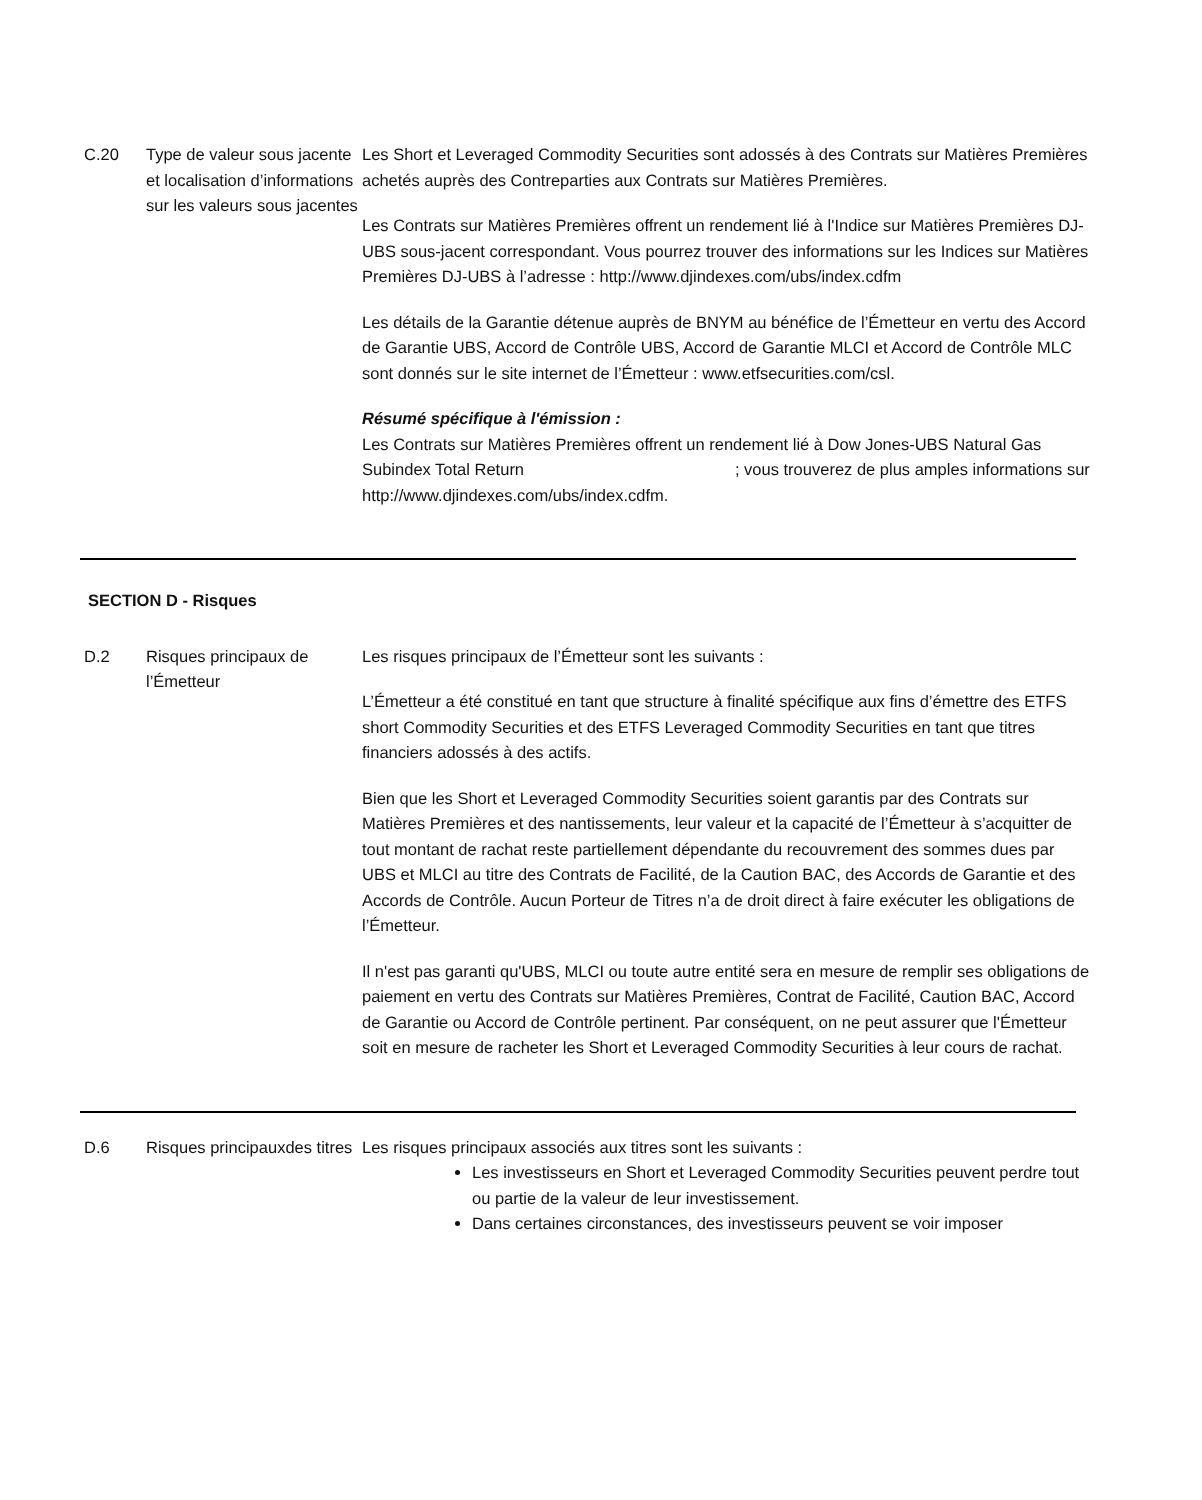C.20 Type de valeur sous jacente et localisation d’informations sur les valeurs sous jacentes
Les Short et Leveraged Commodity Securities sont adossés à des Contrats sur Matières Premières achetés auprès des Contreparties aux Contrats sur Matières Premières.
Les Contrats sur Matières Premières offrent un rendement lié à l'Indice sur Matières Premières DJ-UBS sous-jacent correspondant. Vous pourrez trouver des informations sur les Indices sur Matières Premières DJ-UBS à l’adresse : http://www.djindexes.com/ubs/index.cdfm
Les détails de la Garantie détenue auprès de BNYM au bénéfice de l’Émetteur en vertu des Accord de Garantie UBS, Accord de Contrôle UBS, Accord de Garantie MLCI et Accord de Contrôle MLC sont donnés sur le site internet de l’Émetteur : www.etfsecurities.com/csl.
Résumé spécifique à l'émission :
Les Contrats sur Matières Premières offrent un rendement lié à Dow Jones-UBS Natural Gas Subindex Total Return ; vous trouverez de plus amples informations sur http://www.djindexes.com/ubs/index.cdfm.
SECTION D - Risques
D.2 Risques principaux de l’Émetteur
Les risques principaux de l’Émetteur sont les suivants :
L’Émetteur a été constitué en tant que structure à finalité spécifique aux fins d’émettre des ETFS short Commodity Securities et des ETFS Leveraged Commodity Securities en tant que titres financiers adossés à des actifs.
Bien que les Short et Leveraged Commodity Securities soient garantis par des Contrats sur Matières Premières et des nantissements, leur valeur et la capacité de l’Émetteur à s’acquitter de tout montant de rachat reste partiellement dépendante du recouvrement des sommes dues par UBS et MLCI au titre des Contrats de Facilité, de la Caution BAC, des Accords de Garantie et des Accords de Contrôle. Aucun Porteur de Titres n’a de droit direct à faire exécuter les obligations de l’Émetteur.
Il n'est pas garanti qu'UBS, MLCI ou toute autre entité sera en mesure de remplir ses obligations de paiement en vertu des Contrats sur Matières Premières, Contrat de Facilité, Caution BAC, Accord de Garantie ou Accord de Contrôle pertinent. Par conséquent, on ne peut assurer que l'Émetteur soit en mesure de racheter les Short et Leveraged Commodity Securities à leur cours de rachat.
D.6 Risques principauxdes titres
Les risques principaux associés aux titres sont les suivants :
Les investisseurs en Short et Leveraged Commodity Securities peuvent perdre tout ou partie de la valeur de leur investissement.
Dans certaines circonstances, des investisseurs peuvent se voir imposer